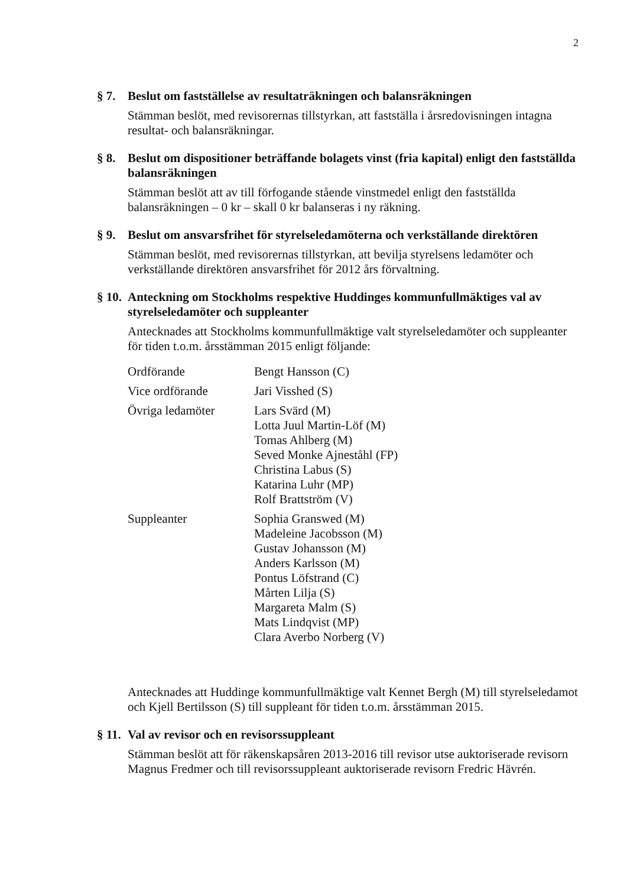2
§ 7.
Beslut om fastställelse av resultaträkningen och balansräkningen
Stämman beslöt, med revisorernas tillstyrkan, att fastställa i årsredovisningen intagna resultat- och balansräkningar.
§ 8.
Beslut om dispositioner beträffande bolagets vinst (fria kapital) enligt den fastställda balansräkningen
Stämman beslöt att av till förfogande stående vinstmedel enligt den fastställda balansräkningen – 0 kr – skall 0 kr balanseras i ny räkning.
§ 9.
Beslut om ansvarsfrihet för styrelseledamöterna och verkställande direktören
Stämman beslöt, med revisorernas tillstyrkan, att bevilja styrelsens ledamöter och verkställande direktören ansvarsfrihet för 2012 års förvaltning.
§ 10.
Anteckning om Stockholms respektive Huddinges kommunfullmäktiges val av styrelseledamöter och suppleanter
Antecknades att Stockholms kommunfullmäktige valt styrelseledamöter och suppleanter för tiden t.o.m. årsstämman 2015 enligt följande:
| Ordförande | Bengt Hansson (C) |
| Vice ordförande | Jari Visshed (S) |
| Övriga ledamöter | Lars Svärd (M) Lotta Juul Martin-Löf (M) Tomas Ahlberg (M) Seved Monke Ajneståhl (FP) Christina Labus (S) Katarina Luhr (MP) Rolf Brattström (V) |
| Suppleanter | Sophia Granswed (M) Madeleine Jacobsson (M) Gustav Johansson (M) Anders Karlsson (M) Pontus Löfstrand (C) Mårten Lilja (S) Margareta Malm (S) Mats Lindqvist (MP) Clara Averbo Norberg (V) |
Antecknades att Huddinge kommunfullmäktige valt Kennet Bergh (M) till styrelseledamot och Kjell Bertilsson (S) till suppleant för tiden t.o.m. årsstämman 2015.
§ 11.
Val av revisor och en revisorssuppleant
Stämman beslöt att för räkenskapsåren 2013-2016 till revisor utse auktoriserade revisorn Magnus Fredmer och till revisorssuppleant auktoriserade revisorn Fredric Hävrén.